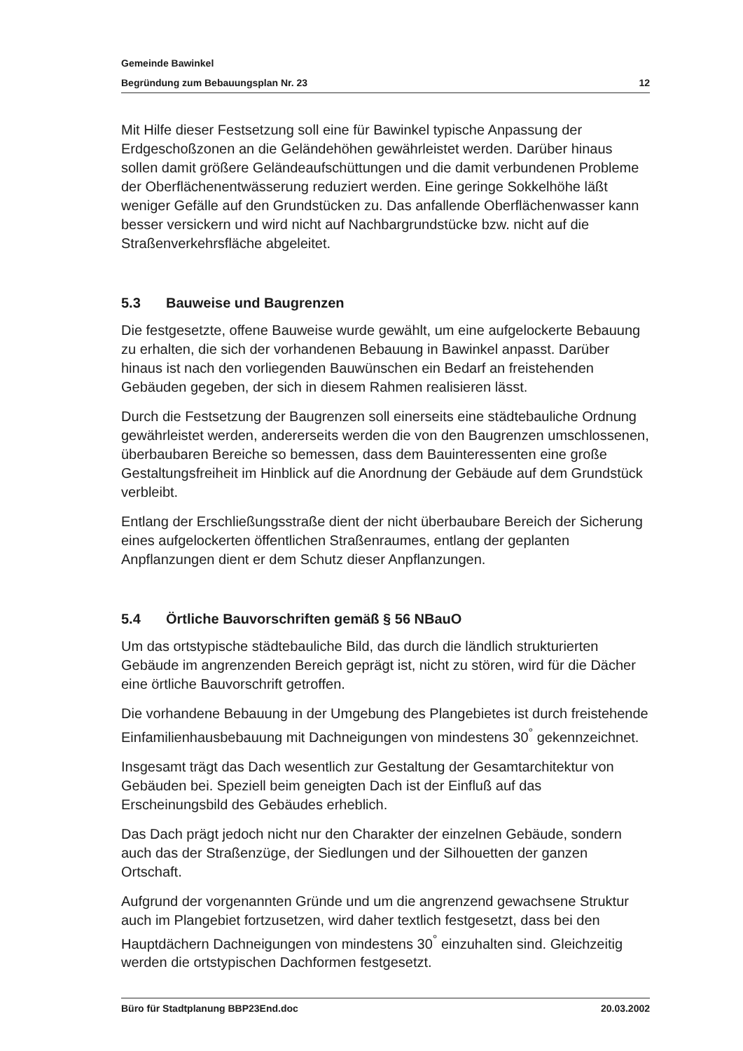Gemeinde Bawinkel
Begründung zum Bebauungsplan Nr. 23 12
Mit Hilfe dieser Festsetzung soll eine für Bawinkel typische Anpassung der Erdgeschoßzonen an die Geländehöhen gewährleistet werden. Darüber hinaus sollen damit größere Geländeaufschüttungen und die damit verbundenen Probleme der Oberflächenentwässerung reduziert werden. Eine geringe Sokkelhöhe läßt weniger Gefälle auf den Grundstücken zu. Das anfallende Oberflächenwasser kann besser versickern und wird nicht auf Nachbargrundstücke bzw. nicht auf die Straßenverkehrsfläche abgeleitet.
5.3 Bauweise und Baugrenzen
Die festgesetzte, offene Bauweise wurde gewählt, um eine aufgelockerte Bebauung zu erhalten, die sich der vorhandenen Bebauung in Bawinkel anpasst. Darüber hinaus ist nach den vorliegenden Bauwünschen ein Bedarf an freistehenden Gebäuden gegeben, der sich in diesem Rahmen realisieren lässt.
Durch die Festsetzung der Baugrenzen soll einerseits eine städtebauliche Ordnung gewährleistet werden, andererseits werden die von den Baugrenzen umschlossenen, überbaubaren Bereiche so bemessen, dass dem Bauinteressenten eine große Gestaltungsfreiheit im Hinblick auf die Anordnung der Gebäude auf dem Grundstück verbleibt.
Entlang der Erschließungsstraße dient der nicht überbaubare Bereich der Sicherung eines aufgelockerten öffentlichen Straßenraumes, entlang der geplanten Anpflanzungen dient er dem Schutz dieser Anpflanzungen.
5.4 Örtliche Bauvorschriften gemäß § 56 NBauO
Um das ortstypische städtebauliche Bild, das durch die ländlich strukturierten Gebäude im angrenzenden Bereich geprägt ist, nicht zu stören, wird für die Dächer eine örtliche Bauvorschrift getroffen.
Die vorhandene Bebauung in der Umgebung des Plangebietes ist durch freistehende Einfamilienhausbebauung mit Dachneigungen von mindestens 30<sup>°</sup> gekennzeichnet.
Insgesamt trägt das Dach wesentlich zur Gestaltung der Gesamtarchitektur von Gebäuden bei. Speziell beim geneigten Dach ist der Einfluß auf das Erscheinungsbild des Gebäudes erheblich.
Das Dach prägt jedoch nicht nur den Charakter der einzelnen Gebäude, sondern auch das der Straßenzüge, der Siedlungen und der Silhouetten der ganzen Ortschaft.
Aufgrund der vorgenannten Gründe und um die angrenzend gewachsene Struktur auch im Plangebiet fortzusetzen, wird daher textlich festgesetzt, dass bei den Hauptdächern Dachneigungen von mindestens 30<sup>°</sup> einzuhalten sind. Gleichzeitig werden die ortstypischen Dachformen festgesetzt.
Büro für Stadtplanung BBP23End.doc 20.03.2002